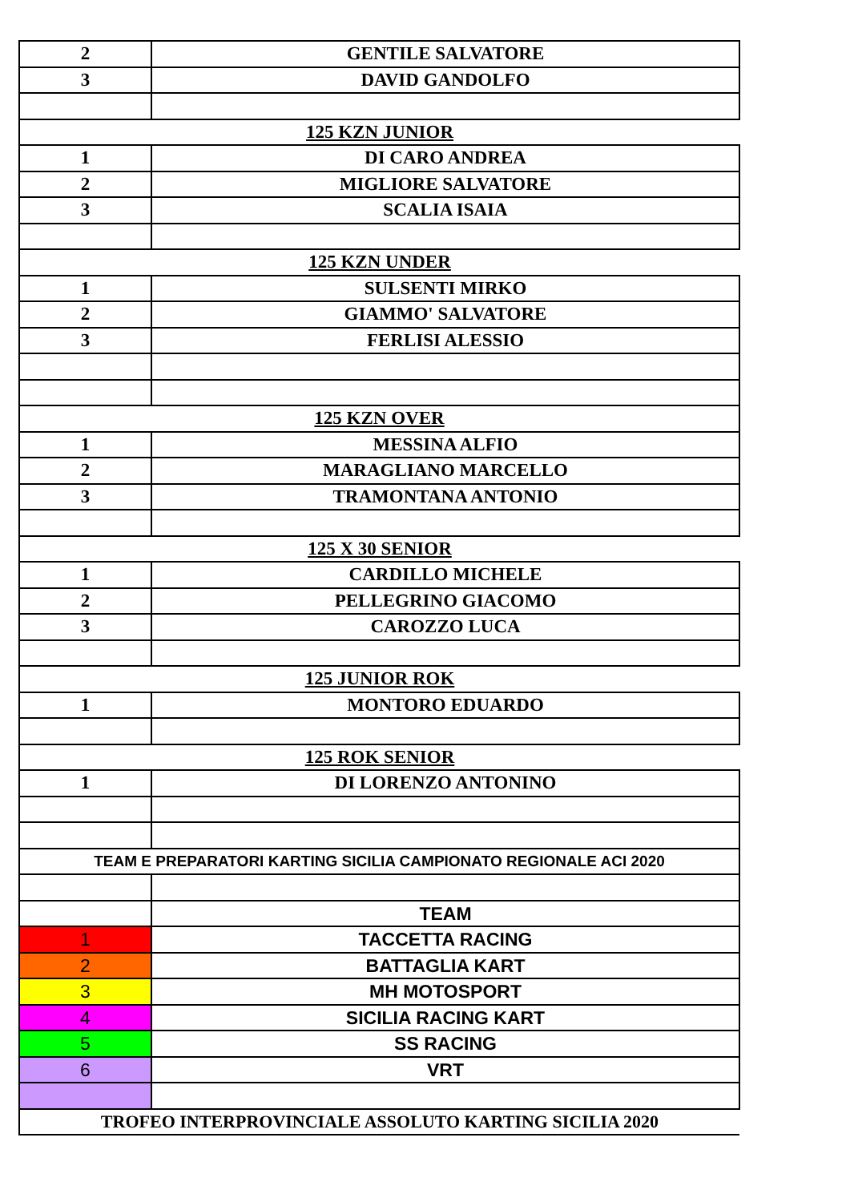| 2 | GENTILE SALVATORE |
| 3 | DAVID GANDOLFO |
| 125 KZN JUNIOR | |
| 1 | DI CARO ANDREA |
| 2 | MIGLIORE SALVATORE |
| 3 | SCALIA ISAIA |
| 125 KZN UNDER | |
| 1 | SULSENTI MIRKO |
| 2 | GIAMMO' SALVATORE |
| 3 | FERLISI ALESSIO |
| 125 KZN OVER | |
| 1 | MESSINA ALFIO |
| 2 | MARAGLIANO MARCELLO |
| 3 | TRAMONTANA ANTONIO |
| 125 X 30 SENIOR | |
| 1 | CARDILLO MICHELE |
| 2 | PELLEGRINO GIACOMO |
| 3 | CAROZZO LUCA |
| 125 JUNIOR ROK | |
| 1 | MONTORO EDUARDO |
| 125 ROK SENIOR | |
| 1 | DI LORENZO ANTONINO |
| TEAM E PREPARATORI KARTING SICILIA CAMPIONATO REGIONALE ACI 2020 | |
| | TEAM |
| 1 | TACCETTA RACING |
| 2 | BATTAGLIA KART |
| 3 | MH MOTOSPORT |
| 4 | SICILIA RACING KART |
| 5 | SS RACING |
| 6 | VRT |
| TROFEO INTERPROVINCIALE ASSOLUTO KARTING SICILIA 2020 | |